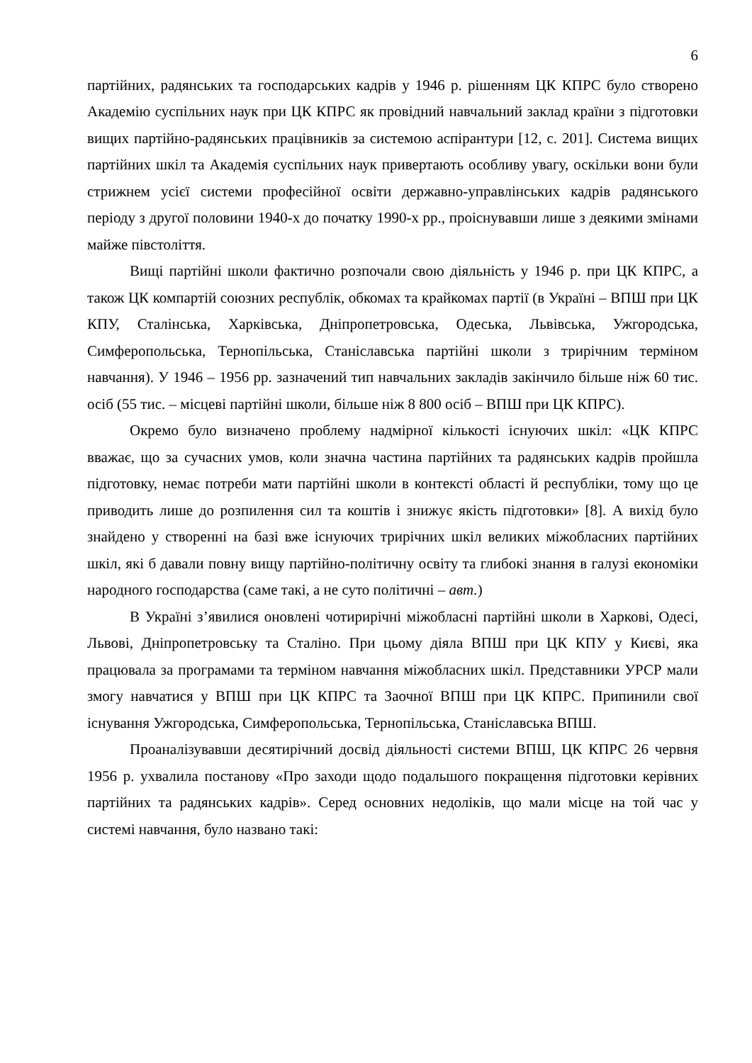6
партійних, радянських та господарських кадрів у 1946 р. рішенням ЦК КПРС було створено Академію суспільних наук при ЦК КПРС як провідний навчальний заклад країни з підготовки вищих партійно-радянських працівників за системою аспірантури [12, с. 201]. Система вищих партійних шкіл та Академія суспільних наук привертають особливу увагу, оскільки вони були стрижнем усієї системи професійної освіти державно-управлінських кадрів радянського періоду з другої половини 1940-х до початку 1990-х рр., проіснувавши лише з деякими змінами майже півстоліття.
Вищі партійні школи фактично розпочали свою діяльність у 1946 р. при ЦК КПРС, а також ЦК компартій союзних республік, обкомах та крайкомах партії (в Україні – ВПШ при ЦК КПУ, Сталінська, Харківська, Дніпропетровська, Одеська, Львівська, Ужгородська, Симферопольська, Тернопільська, Станіславська партійні школи з трирічним терміном навчання). У 1946 – 1956 рр. зазначений тип навчальних закладів закінчило більше ніж 60 тис. осіб (55 тис. – місцеві партійні школи, більше ніж 8 800 осіб – ВПШ при ЦК КПРС).
Окремо було визначено проблему надмірної кількості існуючих шкіл: «ЦК КПРС вважає, що за сучасних умов, коли значна частина партійних та радянських кадрів пройшла підготовку, немає потреби мати партійні школи в контексті області й республіки, тому що це приводить лише до розпилення сил та коштів і знижує якість підготовки» [8]. А вихід було знайдено у створенні на базі вже існуючих трирічних шкіл великих міжобласних партійних шкіл, які б давали повну вищу партійно-політичну освіту та глибокі знання в галузі економіки народного господарства (саме такі, а не суто політичні – авт.)
В Україні з’явилися оновлені чотирирічні міжобласні партійні школи в Харкові, Одесі, Львові, Дніпропетровську та Сталіно. При цьому діяла ВПШ при ЦК КПУ у Києві, яка працювала за програмами та терміном навчання міжобласних шкіл. Представники УРСР мали змогу навчатися у ВПШ при ЦК КПРС та Заочної ВПШ при ЦК КПРС. Припинили свої існування Ужгородська, Симферопольська, Тернопільська, Станіславська ВПШ.
Проаналізувавши десятирічний досвід діяльності системи ВПШ, ЦК КПРС 26 червня 1956 р. ухвалила постанову «Про заходи щодо подальшого покращення підготовки керівних партійних та радянських кадрів». Серед основних недоліків, що мали місце на той час у системі навчання, було названо такі: